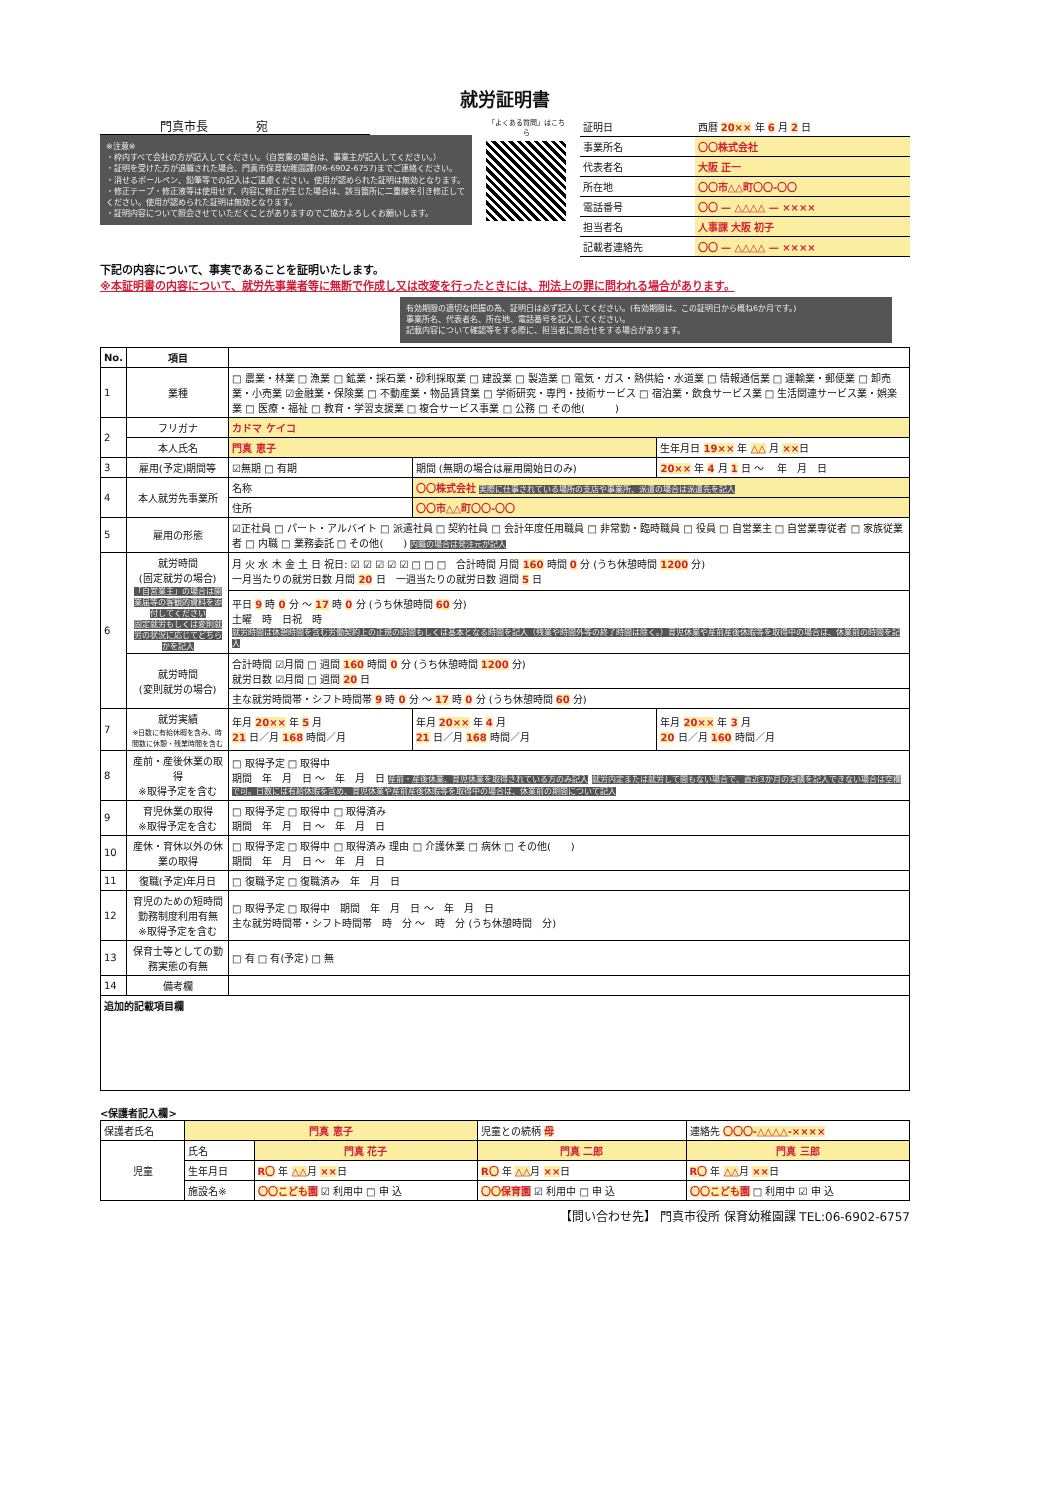就労証明書
門真市長　　　　宛
※注意※
・枠内すべて会社の方が記入してください。（自営業の場合は、事業主が記入してください。）
・証明を受けた方が退職された場合、門真市保育幼稚園課(06-6902-6757)までご連絡ください。
・消せるボールペン、鉛筆等での記入はご遠慮ください。使用が認められた証明は無効となります。
・修正テープ・修正液等は使用せず、内容に修正が生じた場合は、該当箇所に二重線を引き修正してください。使用が認められた証明は無効となります。
・証明内容について照会させていただくことがありますのでご協力よろしくお願いします。
「よくある質問」はこちら
| 証明日 | 西暦 20×× 年 6 月 2 日 |
| 事業所名 | 〇〇株式会社 |
| 代表者名 | 大阪 正一 |
| 所在地 | 〇〇市△△町〇〇-〇〇 |
| 電話番号 | 〇〇 — △△△△ — ×××× |
| 担当者名 | 人事課 大阪 初子 |
| 記載者連絡先 | 〇〇 — △△△△ — ×××× |
下記の内容について、事実であることを証明いたします。
※本証明書の内容について、就労先事業者等に無断で作成し又は改変を行ったときには、刑法上の罪に問われる場合があります。
有効期限の適切な把握の為、証明日は必ず記入してください。(有効期限は、この証明日から概ね6か月です。)
事業所名、代表者名、所在地、電話番号を記入してください。
記載内容について確認等をする際に、担当者に問合せをする場合があります。
| No. | 項目 | | | |
| --- | --- | --- | --- | --- |
| 1 | 業種 | □ 農業・林業 □ 漁業 □ 鉱業・採石業・砂利採取業 □ 建設業 □ 製造業 □ 電気・ガス・熱供給・水道業 □ 情報通信業 □ 運輸業・郵便業 □ 卸売業・小売業 ☑金融業・保険業 □ 不動産業・物品賃貸業 □ 学術研究・専門・技術サービス □ 宿泊業・飲食サービス業 □ 生活関連サービス業・娯楽業 □ 医療・福祉 □ 教育・学習支援業 □ 複合サービス事業 □ 公務 □ その他( ) | | |
| 2 | フリガナ | カドマ ケイコ | | |
| | 本人氏名 | 門真 恵子 | | 生年月日 19×× 年 △△ 月 ×× 日 |
| 3 | 雇用(予定)期間等 | ☑無期 □ 有期 | 期間 (無期の場合は雇用開始日のみ) | 20×× 年 4 月 1 日 ～ 年 月 日 |
| 4 | 本人就労先事業所 | 名称 | 〇〇株式会社 実際に仕事されている場所の支店や事業所、派遣の場合は派遣先を記入 | |
| | | 住所 | 〇〇市△△町〇〇-〇〇 | |
| 5 | 雇用の形態 | ☑正社員 □ パート・アルバイト □ 派遣社員 □ 契約社員 □ 会計年度任用職員 □ 非常勤・臨時職員 □ 役員 □ 自営業主 □ 自営業専従者 □ 家族従業者 □ 内職 □ 業務委託 □ その他( ) 内職の場合は発注元が記入 | | |
| 6 | 就労時間 (固定就労の場合) 「自営業主」の場合は開業届等の客観的資料を添付してください 固定就労もしくは変則就労の状況に応じてどちらかを記入 | 月 火 水 木 金 土 日 祝日: ☑ ☑ ☑ ☑ ☑ □ □ □ 合計時間 月間 160 時間 0 分 (うち休憩時間 1200 分) 一月当たりの就労日数 月間 20 日 一週当たりの就労日数 週間 5 日 | | |
| | | 平日 9 時 0 分 ～ 17 時 0 分 (うち休憩時間 60 分) 土曜 時 日祝 時 就労時間は休憩時間を含む労働契約上の正規の時間もしくは基本となる時間を記入（残業や時間外等の終了時間は除く。）育児休業や産前産後休暇等を取得中の場合は、休業前の時間を記入 | | |
| | 就労時間 (変則就労の場合) | 合計時間 ☑月間 □ 週間 160 時間 0 分 (うち休憩時間 1200 分) 就労日数 ☑月間 □ 週間 20 日 | | |
| | | 主な就労時間帯・シフト時間帯 9 時 0 分 ～ 17 時 0 分 (うち休憩時間 60 分) | | |
| 7 | 就労実績 ※日数に有給休暇を含み、時間数に休憩・残業時間を含む | 年月 20×× 年 5 月 21 日／月 168 時間／月 | 年月 20×× 年 4 月 21 日／月 168 時間／月 | 年月 20×× 年 3 月 20 日／月 160 時間／月 |
| 8 | 産前・産後休業の取得 ※取得予定を含む | □ 取得予定 □ 取得中 期間 年 月 日 ～ 年 月 日 産前・産後休業、育児休業を取得されている方のみ記入 就労内定または就労して間もない場合で、直近3か月の実績を記入できない場合は空欄で可。日数には有給休暇を含め、育児休業や産前産後休暇等を取得中の場合は、休業前の期間について記入 | | |
| 9 | 育児休業の取得 ※取得予定を含む | □ 取得予定 □ 取得中 □ 取得済み 期間 年 月 日 ～ 年 月 日 | | |
| 10 | 産休・育休以外の休業の取得 | □ 取得予定 □ 取得中 □ 取得済み 理由 □ 介護休業 □ 病休 □ その他( ) 期間 年 月 日 ～ 年 月 日 | | |
| 11 | 復職(予定)年月日 | □ 復職予定 □ 復職済み 年 月 日 | | |
| 12 | 育児のための短時間勤務制度利用有無 ※取得予定を含む | □ 取得予定 □ 取得中 期間 年 月 日 ～ 年 月 日 主な就労時間帯・シフト時間帯 時 分 ～ 時 分 (うち休憩時間 分) | | |
| 13 | 保育士等としての勤務実態の有無 | □ 有 □ 有(予定) □ 無 | | |
| 14 | 備考欄 | | | |
| 追加的記載項目欄 | | | | |
<保護者記入欄>
| 保護者氏名 | 門真 恵子 | | 児童との続柄 母 | 連絡先 〇〇〇-△△△△-×××× |
| 児童 | 氏名 | 門真 花子 | 門真 二郎 | 門真 三郎 |
| | 生年月日 | R〇 年 △△ 月 ×× 日 | R〇 年 △△ 月 ×× 日 | R〇 年 △△ 月 ×× 日 |
| | 施設名※ | 〇〇こども園 ☑ 利用中 □ 申 込 | 〇〇保育園 ☑ 利用中 □ 申 込 | 〇〇こども園 □ 利用中 ☑ 申 込 |
【問い合わせ先】 門真市役所 保育幼稚園課 TEL:06-6902-6757